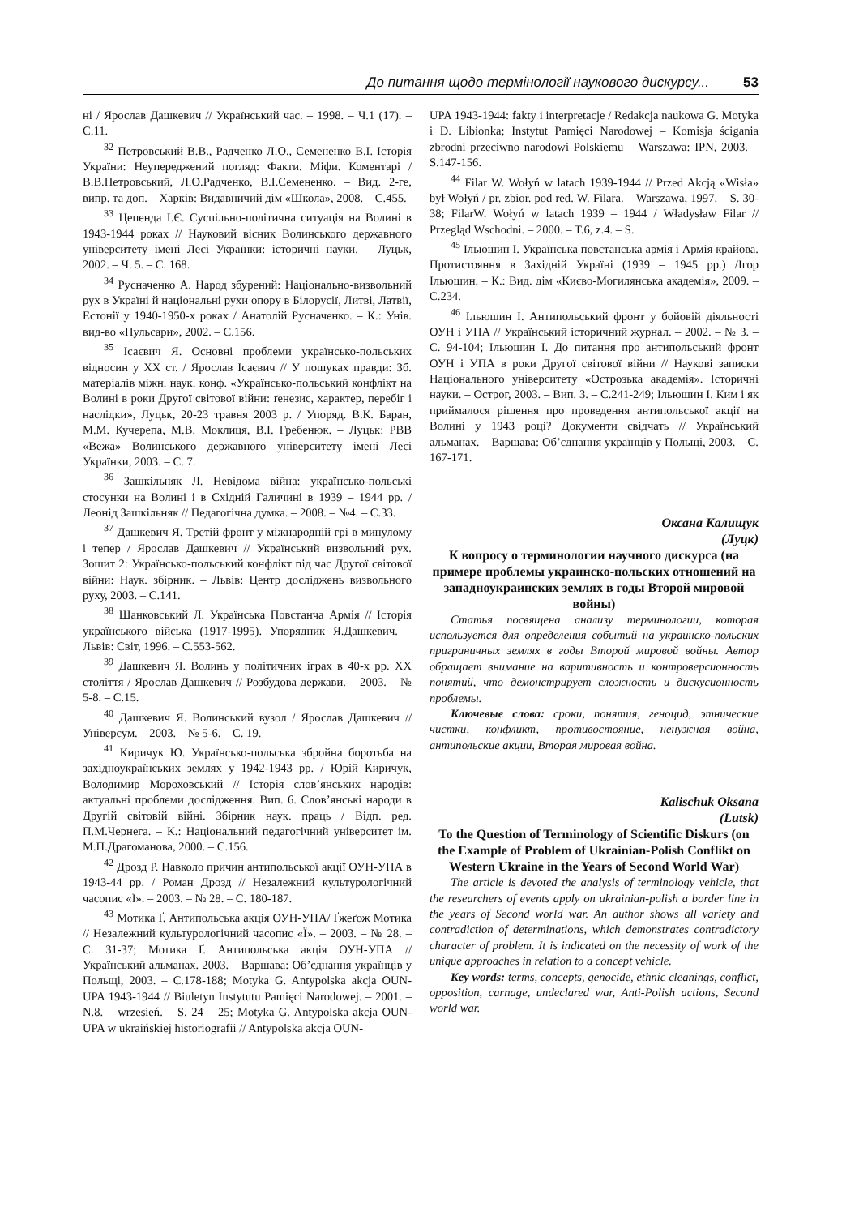До питання щодо термінології наукового дискурсу... 53
ні / Ярослав Дашкевич // Український час. – 1998. – Ч.1 (17). – С.11.
<sup>32</sup> Петровський В.В., Радченко Л.О., Семененко В.І. Історія України: Неупереджений погляд: Факти. Міфи. Коментарі / В.В.Петровський, Л.О.Радченко, В.І.Семененко. – Вид. 2-ге, випр. та доп. – Харків: Видавничий дім «Школа», 2008. – С.455.
<sup>33</sup> Цепенда І.Є. Суспільно-політична ситуація на Волині в 1943-1944 роках // Науковий вісник Волинського державного університету імені Лесі Українки: історичні науки. – Луцьк, 2002. – Ч. 5. – С. 168.
<sup>34</sup> Русначенко А. Народ збурений: Національно-визвольний рух в Україні й національні рухи опору в Білорусії, Литві, Латвії, Естонії у 1940-1950-х роках / Анатолій Русначенко. – К.: Унів. вид-во «Пульсари», 2002. – С.156.
<sup>35</sup> Ісаєвич Я. Основні проблеми українсько-польських відносин у XX ст. / Ярослав Ісаєвич // У пошуках правди: Зб. матеріалів міжн. наук. конф. «Українсько-польський конфлікт на Волині в роки Другої світової війни: ґенезис, характер, перебіг і наслідки», Луцьк, 20-23 травня 2003 р. / Упоряд. В.К. Баран, М.М. Кучерепа, М.В. Моклиця, В.І. Гребенюк. – Луцьк: РВВ «Вежа» Волинського державного університету імені Лесі Українки, 2003. – С. 7.
<sup>36</sup> Зашкільняк Л. Невідома війна: українсько-польські стосунки на Волині і в Східній Галичині в 1939 – 1944 рр. / Леонід Зашкільняк // Педагогічна думка. – 2008. – №4. – С.33.
<sup>37</sup> Дашкевич Я. Третій фронт у міжнародній грі в минулому і тепер / Ярослав Дашкевич // Український визвольний рух. Зошит 2: Українсько-польський конфлікт під час Другої світової війни: Наук. збірник. – Львів: Центр досліджень визвольного руху, 2003. – С.141.
<sup>38</sup> Шанковський Л. Українська Повстанча Армія // Історія українського війська (1917-1995). Упорядник Я.Дашкевич. – Львів: Світ, 1996. – С.553-562.
<sup>39</sup> Дашкевич Я. Волинь у політичних іграх в 40-х рр. XX століття / Ярослав Дашкевич // Розбудова держави. – 2003. – № 5-8. – С.15.
<sup>40</sup> Дашкевич Я. Волинський вузол / Ярослав Дашкевич // Універсум. – 2003. – № 5-6. – С. 19.
<sup>41</sup> Киричук Ю. Українсько-польська збройна боротьба на західноукраїнських землях у 1942-1943 рр. / Юрій Киричук, Володимир Мороховський // Історія слов’янських народів: актуальні проблеми дослідження. Вип. 6. Слов’янські народи в Другій світовій війні. Збірник наук. праць / Відп. ред. П.М.Чернега. – К.: Національний педагогічний університет ім. М.П.Драгоманова, 2000. – С.156.
<sup>42</sup> Дрозд Р. Навколо причин антипольської акції ОУН-УПА в 1943-44 рр. / Роман Дрозд // Незалежний культурологічний часопис «Ї». – 2003. – № 28. – С. 180-187.
<sup>43</sup> Мотика Ґ. Антипольська акція ОУН-УПА/ Ґжеґож Мотика // Незалежний культурологічний часопис «Ї». – 2003. – № 28. – С. 31-37; Мотика Ґ. Антипольська акція ОУН-УПА // Український альманах. 2003. – Варшава: Об’єднання українців у Польщі, 2003. – С.178-188; Motyka G. Antypolska akcja OUN-UPA 1943-1944 // Biuletyn Instytutu Pamięci Narodowej. – 2001. – N.8. – wrzesień. – S. 24 – 25; Motyka G. Antypolska akcja OUN-UPA w ukraińskiej historiografii // Antypolska akcja OUN-
UPA 1943-1944: fakty i interpretacje / Redakcja naukowa G. Motyka i D. Libionka; Instytut Pamięci Narodowej – Komisja ścigania zbrodni przeciwno narodowi Polskiemu – Warszawa: IPN, 2003. – S.147-156.
<sup>44</sup> Filar W. Wołyń w latach 1939-1944 // Przed Akcją «Wisła» był Wołyń / pr. zbior. pod red. W. Filara. – Warszawa, 1997. – S. 30-38; FilarW. Wołyń w latach 1939 – 1944 / Władysław Filar // Przegląd Wschodni. – 2000. – T.6, z.4. – S.
<sup>45</sup> Ільюшин І. Українська повстанська армія і Армія крайова. Протистояння в Західній Україні (1939 – 1945 рр.) /Ігор Ільюшин. – К.: Вид. дім «Києво-Могилянська академія», 2009. – С.234.
<sup>46</sup> Ільюшин І. Антипольський фронт у бойовій діяльності ОУН і УПА // Український історичний журнал. – 2002. – № 3. – С. 94-104; Ільюшин І. До питання про антипольський фронт ОУН і УПА в роки Другої світової війни // Наукові записки Національного університету «Острозька академія». Історичні науки. – Острог, 2003. – Вип. 3. – С.241-249; Ільюшин І. Ким і як приймалося рішення про проведення антипольської акції на Волині у 1943 році? Документи свідчать // Український альманах. – Варшава: Об’єднання українців у Польщі, 2003. – С. 167-171.
Оксана Калищук
(Луцк)
К вопросу о терминологии научного дискурса (на примере проблемы украинско-польских отношений на западноукраинских землях в годы Второй мировой войны)
Статья посвящена анализу терминологии, которая используется для определения событий на украинско-польских приграничных землях в годы Второй мировой войны. Автор обращает внимание на варитивность и контроверсионность понятий, что демонстрирует сложность и дискусионность проблемы.
Ключевые слова: сроки, понятия, геноцид, этнические чистки, конфликт, противостояние, ненужная война, антипольские акции, Вторая мировая война.
Kalischuk Oksana
(Lutsk)
To the Question of Terminology of Scientific Diskurs (on the Example of Problem of Ukrainian-Polish Conflikt on Western Ukraine in the Years of Second World War)
The article is devoted the analysis of terminology vehicle, that the researchers of events apply on ukrainian-polish a border line in the years of Second world war. An author shows all variety and contradiction of determinations, which demonstrates contradictory character of problem. It is indicated on the necessity of work of the unique approaches in relation to a concept vehicle.
Key words: terms, concepts, genocide, ethnic cleanings, conflict, opposition, carnage, undeclared war, Anti-Polish actions, Second world war.